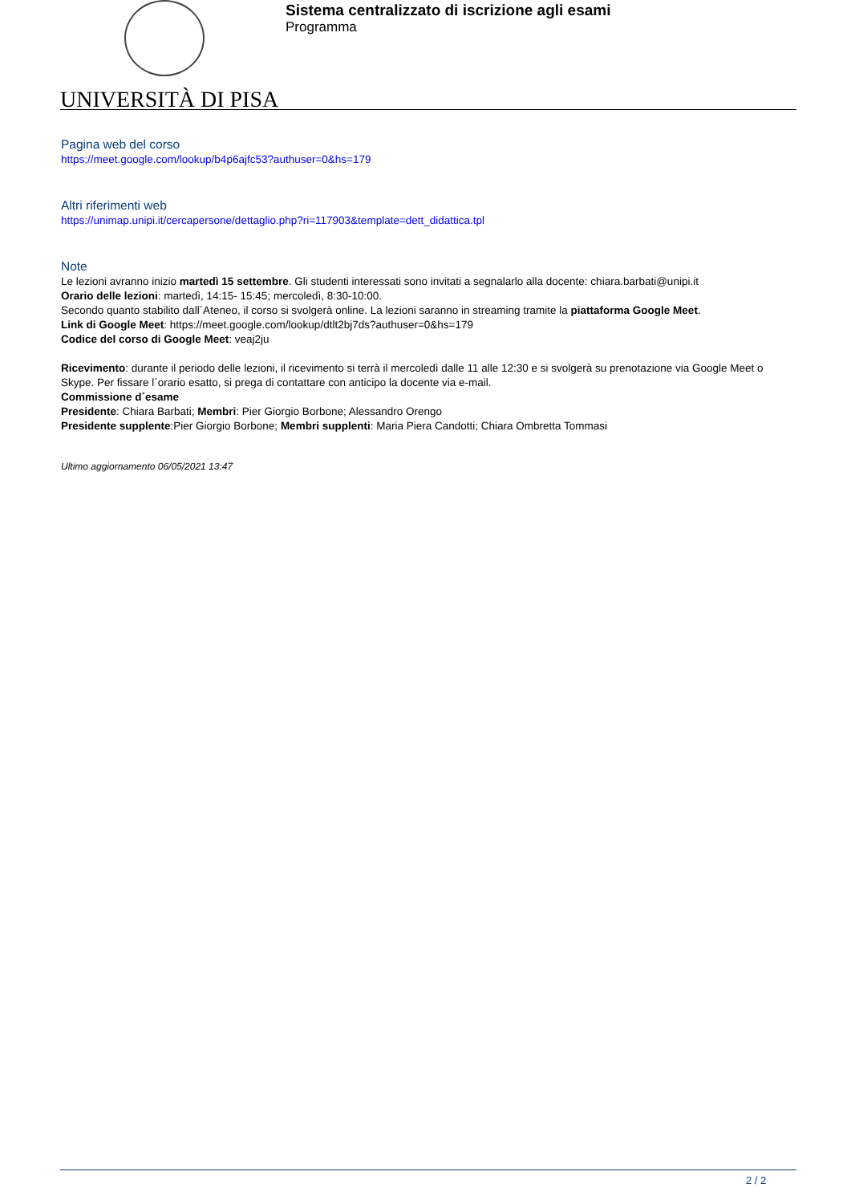UNIVERSITÀ DI PISA
Sistema centralizzato di iscrizione agli esami
Programma
Pagina web del corso
https://meet.google.com/lookup/b4p6ajfc53?authuser=0&hs=179
Altri riferimenti web
https://unimap.unipi.it/cercapersone/dettaglio.php?ri=117903&template=dett_didattica.tpl
Note
Le lezioni avranno inizio martedì 15 settembre. Gli studenti interessati sono invitati a segnalarlo alla docente: chiara.barbati@unipi.it
Orario delle lezioni: martedì, 14:15- 15:45; mercoledì, 8:30-10:00.
Secondo quanto stabilito dall´Ateneo, il corso si svolgerà online. La lezioni saranno in streaming tramite la piattaforma Google Meet.
Link di Google Meet: https://meet.google.com/lookup/dtlt2bj7ds?authuser=0&hs=179
Codice del corso di Google Meet: veaj2ju
Ricevimento: durante il periodo delle lezioni, il ricevimento si terrà il mercoledì dalle 11 alle 12:30 e si svolgerà su prenotazione via Google Meet o Skype. Per fissare l´orario esatto, si prega di contattare con anticipo la docente via e-mail.
Commissione d´esame
Presidente: Chiara Barbati; Membri: Pier Giorgio Borbone; Alessandro Orengo
Presidente supplente:Pier Giorgio Borbone; Membri supplenti: Maria Piera Candotti; Chiara Ombretta Tommasi
Ultimo aggiornamento 06/05/2021 13:47
2 / 2